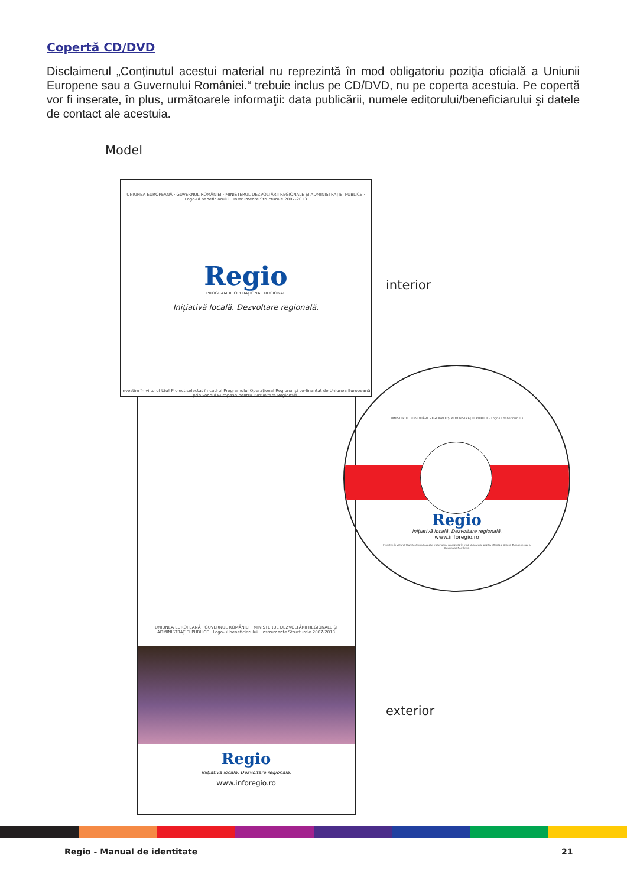Copertă CD/DVD
Disclaimerul „Conţinutul acestui material nu reprezintă în mod obligatoriu poziţia oficială a Uniunii Europene sau a Guvernului României.“ trebuie inclus pe CD/DVD, nu pe coperta acestuia. Pe copertă vor fi inserate, în plus, următoarele informaţii: data publicării, numele editorului/beneficiarului şi datele de contact ale acestuia.
Model
UNIUNEA EUROPEANĂ · GUVERNUL ROMÂNIEI · MINISTERUL DEZVOLTĂRII REGIONALE ŞI ADMINISTRAŢIEI PUBLICE · Logo-ul beneficiarului · Instrumente Structurale 2007-2013
Regio
PROGRAMUL OPERAŢIONAL REGIONAL
Inițiativă locală. Dezvoltare regională.
Investim în viitorul tău! Proiect selectat în cadrul Programului Operaţional Regional şi co-finanţat de Uniunea Europeană prin Fondul European pentru Dezvoltare Regională.
interior
UNIUNEA EUROPEANĂ · GUVERNUL ROMÂNIEI · MINISTERUL DEZVOLTĂRII REGIONALE ŞI ADMINISTRAŢIEI PUBLICE · Logo-ul beneficiarului · Instrumente Structurale 2007-2013
Regio
Inițiativă locală. Dezvoltare regională.
www.inforegio.ro
exterior
MINISTERUL DEZVOLTĂRII REGIONALE ŞI ADMINISTRAŢIEI PUBLICE · Logo-ul beneficiarului
Regio
Inițiativă locală. Dezvoltare regională.
www.inforegio.ro
Investim în viitorul tău! Conţinutul acestui material nu reprezintă în mod obligatoriu poziţia oficială a Uniunii Europene sau a Guvernului României.
Regio - Manual de identitate 21